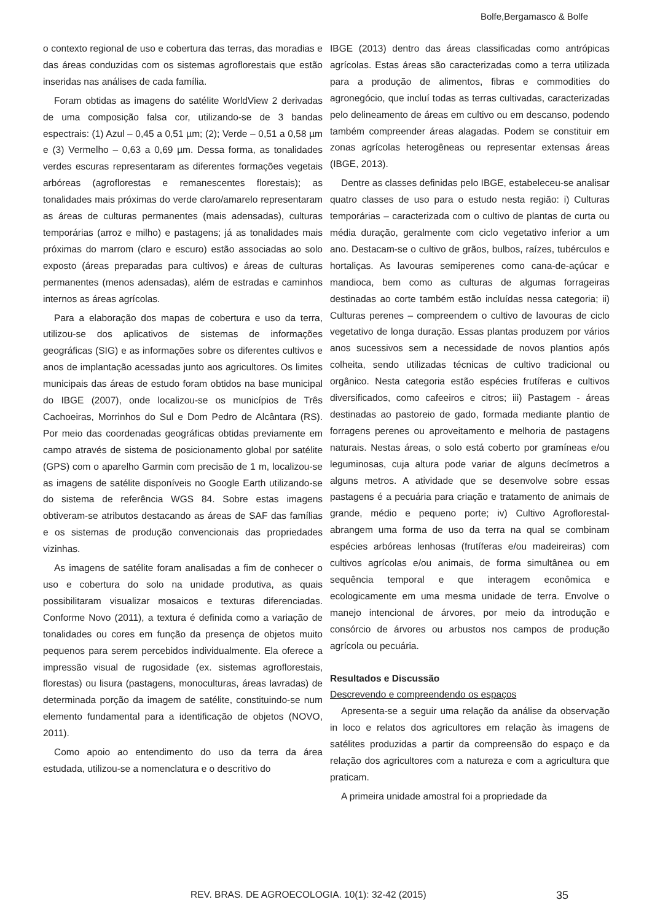Bolfe,Bergamasco & Bolfe
o contexto regional de uso e cobertura das terras, das moradias e das áreas conduzidas com os sistemas agroflorestais que estão inseridas nas análises de cada família.
Foram obtidas as imagens do satélite WorldView 2 derivadas de uma composição falsa cor, utilizando-se de 3 bandas espectrais: (1) Azul – 0,45 a 0,51 µm; (2); Verde – 0,51 a 0,58 µm e (3) Vermelho – 0,63 a 0,69 µm. Dessa forma, as tonalidades verdes escuras representaram as diferentes formações vegetais arbóreas (agroflorestas e remanescentes florestais); as tonalidades mais próximas do verde claro/amarelo representaram as áreas de culturas permanentes (mais adensadas), culturas temporárias (arroz e milho) e pastagens; já as tonalidades mais próximas do marrom (claro e escuro) estão associadas ao solo exposto (áreas preparadas para cultivos) e áreas de culturas permanentes (menos adensadas), além de estradas e caminhos internos as áreas agrícolas.
Para a elaboração dos mapas de cobertura e uso da terra, utilizou-se dos aplicativos de sistemas de informações geográficas (SIG) e as informações sobre os diferentes cultivos e anos de implantação acessadas junto aos agricultores. Os limites municipais das áreas de estudo foram obtidos na base municipal do IBGE (2007), onde localizou-se os municípios de Três Cachoeiras, Morrinhos do Sul e Dom Pedro de Alcântara (RS). Por meio das coordenadas geográficas obtidas previamente em campo através de sistema de posicionamento global por satélite (GPS) com o aparelho Garmin com precisão de 1 m, localizou-se as imagens de satélite disponíveis no Google Earth utilizando-se do sistema de referência WGS 84. Sobre estas imagens obtiveram-se atributos destacando as áreas de SAF das famílias e os sistemas de produção convencionais das propriedades vizinhas.
As imagens de satélite foram analisadas a fim de conhecer o uso e cobertura do solo na unidade produtiva, as quais possibilitaram visualizar mosaicos e texturas diferenciadas. Conforme Novo (2011), a textura é definida como a variação de tonalidades ou cores em função da presença de objetos muito pequenos para serem percebidos individualmente. Ela oferece a impressão visual de rugosidade (ex. sistemas agroflorestais, florestas) ou lisura (pastagens, monoculturas, áreas lavradas) de determinada porção da imagem de satélite, constituindo-se num elemento fundamental para a identificação de objetos (NOVO, 2011).
Como apoio ao entendimento do uso da terra da área estudada, utilizou-se a nomenclatura e o descritivo do
IBGE (2013) dentro das áreas classificadas como antrópicas agrícolas. Estas áreas são caracterizadas como a terra utilizada para a produção de alimentos, fibras e commodities do agronegócio, que incluí todas as terras cultivadas, caracterizadas pelo delineamento de áreas em cultivo ou em descanso, podendo também compreender áreas alagadas. Podem se constituir em zonas agrícolas heterogêneas ou representar extensas áreas (IBGE, 2013).
Dentre as classes definidas pelo IBGE, estabeleceu-se analisar quatro classes de uso para o estudo nesta região: i) Culturas temporárias – caracterizada com o cultivo de plantas de curta ou média duração, geralmente com ciclo vegetativo inferior a um ano. Destacam-se o cultivo de grãos, bulbos, raízes, tubérculos e hortaliças. As lavouras semiperenes como cana-de-açúcar e mandioca, bem como as culturas de algumas forrageiras destinadas ao corte também estão incluídas nessa categoria; ii) Culturas perenes – compreendem o cultivo de lavouras de ciclo vegetativo de longa duração. Essas plantas produzem por vários anos sucessivos sem a necessidade de novos plantios após colheita, sendo utilizadas técnicas de cultivo tradicional ou orgânico. Nesta categoria estão espécies frutíferas e cultivos diversificados, como cafeeiros e citros; iii) Pastagem - áreas destinadas ao pastoreio de gado, formada mediante plantio de forragens perenes ou aproveitamento e melhoria de pastagens naturais. Nestas áreas, o solo está coberto por gramíneas e/ou leguminosas, cuja altura pode variar de alguns decímetros a alguns metros. A atividade que se desenvolve sobre essas pastagens é a pecuária para criação e tratamento de animais de grande, médio e pequeno porte; iv) Cultivo Agroflorestal- abrangem uma forma de uso da terra na qual se combinam espécies arbóreas lenhosas (frutíferas e/ou madeireiras) com cultivos agrícolas e/ou animais, de forma simultânea ou em sequência temporal e que interagem econômica e ecologicamente em uma mesma unidade de terra. Envolve o manejo intencional de árvores, por meio da introdução e consórcio de árvores ou arbustos nos campos de produção agrícola ou pecuária.
Resultados e Discussão
Descrevendo e compreendendo os espaços
Apresenta-se a seguir uma relação da análise da observação in loco e relatos dos agricultores em relação às imagens de satélites produzidas a partir da compreensão do espaço e da relação dos agricultores com a natureza e com a agricultura que praticam.
A primeira unidade amostral foi a propriedade da
REV. BRAS. DE AGROECOLOGIA. 10(1): 32-42 (2015)
35